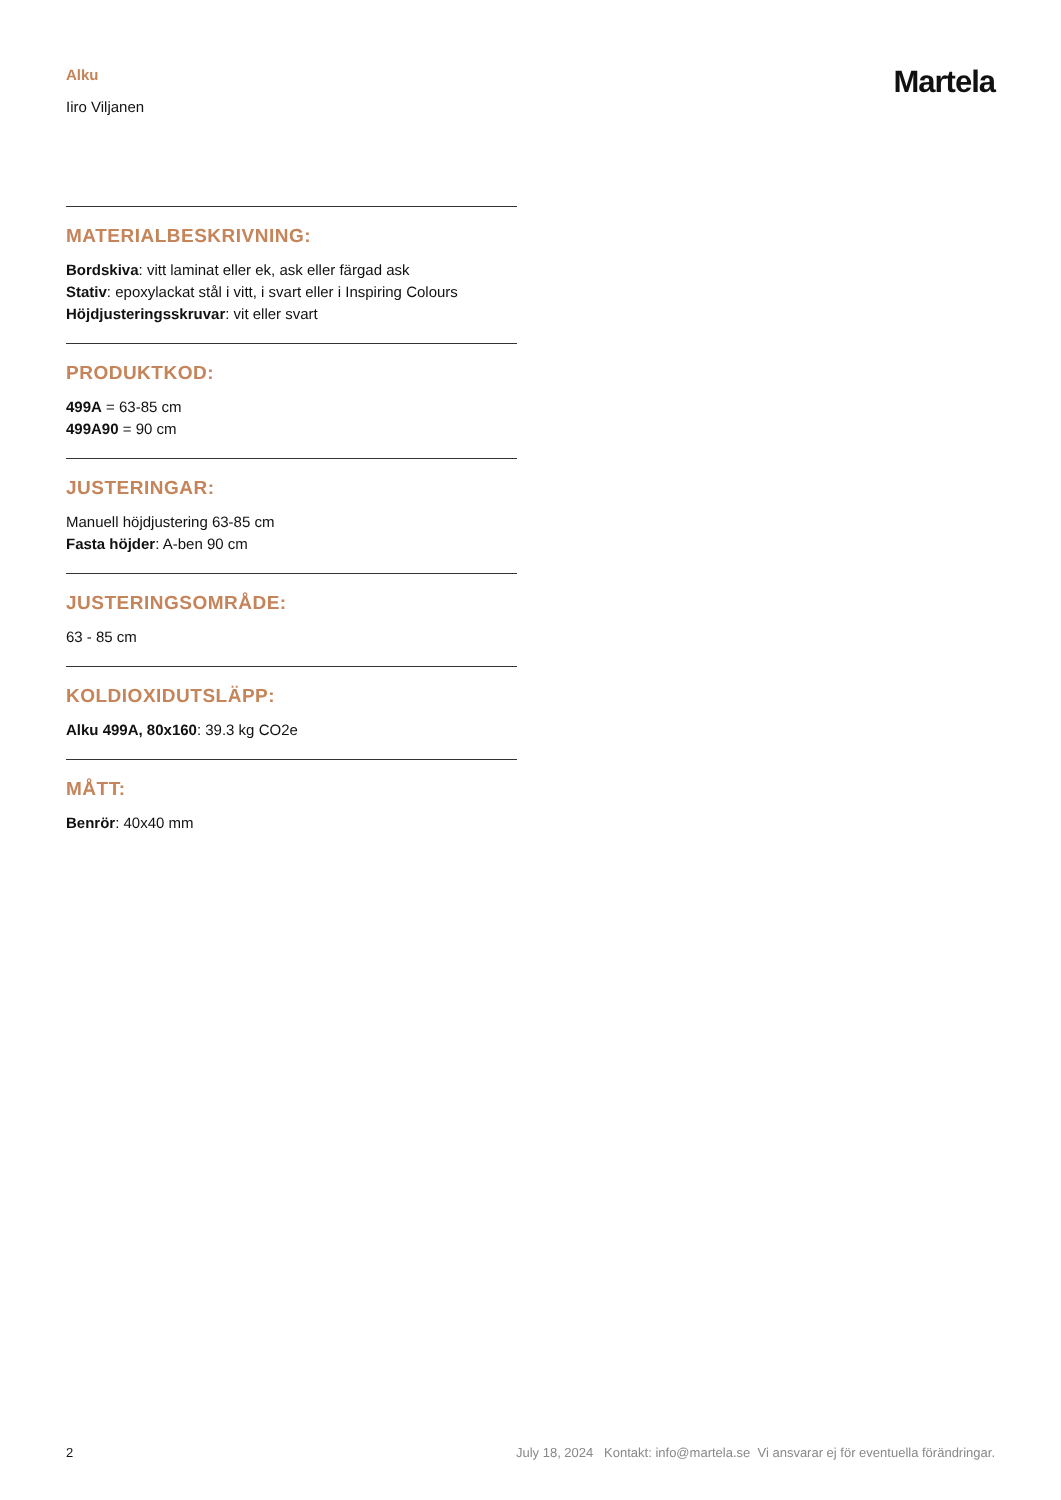Alku
Iiro Viljanen
Martela
MATERIALBESKRIVNING:
Bordskiva: vitt laminat eller ek, ask eller färgad ask
Stativ: epoxylackat stål i vitt, i svart eller i Inspiring Colours
Höjdjusteringsskruvar: vit eller svart
PRODUKTKOD:
499A = 63-85 cm
499A90 = 90 cm
JUSTERINGAR:
Manuell höjdjustering 63-85 cm
Fasta höjder: A-ben 90 cm
JUSTERINGSOMRÅDE:
63 - 85 cm
KOLDIOXIDUTSLÄPP:
Alku 499A, 80x160: 39.3 kg CO2e
MÅTT:
Benrör: 40x40 mm
2 July 18, 2024 Kontakt: info@martela.se Vi ansvarar ej för eventuella förändringar.